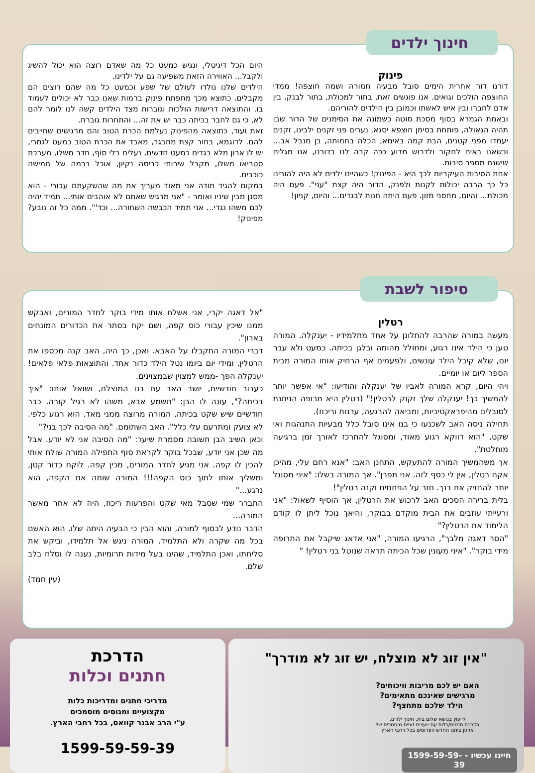חינוך ילדים
פינוק
דורנו דור אחרית הימים סובל מבעיה חמורה ושמה חוצפה! ממדי החוצפה הולכים וגואים. אנו פוגשים זאת, בתור למכולת, בתור לבנק, בין אדם לחברו ובין איש לאשתו וכמובן בין הילדים להוריהם.
ובאמת הגמרא בסוף מסכת סוטה כשמונה את הסימנים של הדור שבו תהיה הגאולה, פותחת בסימן חוצפא יסגא, נערים פני זקנים ילבינו, זקנים יעמדו מפני קטנים, הבת קמה באימא, הכלה בחמותה, בן מנבל אב... וכשאנו באים לחקור ולדרוש מדוע ככה קרה לנו בדורנו, אנו מגלים שישנם מספר סיבות.
אחת הסיבות העיקריות לכך היא - הפינוק! כשהיינו ילדים לא היה להורינו כל כך הרבה יכולות לקנות ולפנק, הדור היה קצת "עני". פעם היה מכולת... והיום, מחסני מזון. פעם היתה חנות לבגדים... והיום, קניון!
היום הכל דיגיטלי, ונגיש כמעט כל מה שאדם רוצה הוא יכול להשיג ולקבל... האווירה הזאת משפיעה גם על ילדינו.
הילדים שלנו נולדו לעולם של שפע וכמעט כל מה שהם רוצים הם מקבלים. כתוצא מכך מתפתח פינוק ברמות שאנו כבר לא יכולים לעמוד בו. והתוצאה דרישות הולכות וגוברות מצד הילדים קשה לנו לומר להם לא, כי גם לחבר בכיתה כבר יש את זה... והתחרות גוברת.
זאת ועוד, כתוצאה מהפינוק נעלמת הכרת הטוב והם מרגישים שחייבים להם. לדוגמא, בחור קצת מתבגר, מאבד את הכרת הטוב כמעט לגמרי, יש לו ארון מלא בגדים כמעט חדשים, נעלים בלי סוף, חדר משלו, מערכת סטריאו משלו, מקבל שירותי כביסה נקיון, אוכל ברמה של חמישה כוכבים.
במקום להגיד תודה אני מאוד מעריך את מה שהשקעתם עבורי - הוא מסנן מבין שיניו ואומר - "אני מרגיש שאתם לא אוהבים אותי... תמיד יהיה לכם משהו נגדי... אני תמיד הכבשה השחורה... וכד'". ממה כל זה נובע? מפינוק!
סיפור לשבת
רטלין
מעשה במורה שהרבה להתלונן על אחד מתלמידיו - יענקלה. המורה טען כי הילד אינו רגוע, ומחולל מהומה ובלגן בכיתה. כמעט ולא עבר יום, שלא קיבל הילד עונשים, ולפעמים אף הרחיק אותו המורה מבית הספר ליום או יומיים.
ויהי היום, קרא המורה לאביו של יענקלה והודיעו: "אי אפשר יותר להמשיך כך! יענקלה שלך זקוק לרטלין!" (רטלין היא תרופה הניתנת לסובלים מהיפראקטיביות, ומביאה להרגעה, ערנות וריכוז).
תחילה ניסה האב לשכנעו כי בנו אינו סובל כלל מבעיות התנהגות ואי שקט, "הוא דווקא רגוע מאוד, ומסוגל להתרכז לאורך זמן ברגיעה מוחלטת".
אך משהמשיך המורה להתעקש, התחנן האב: "אנא רחם עלי, מהיכן אקח רטלין, אין לי כסף לזה. אני תפרן". אך המורה בשלו: "איני מסוגל יותר להחזיק את בנך. חזר על הפתחים וקנה רטלין"!
בלית ברירה הסכים האב לרכוש את הרטלין, אך הוסיף לשאול: "אני ורעייתי עוזבים את הבית מוקדם בבוקר, והיאך נוכל ליתן לו קודם הלימוד את הרטלין?"
"הסר דאגה מלבך", הרגיעו המורה, "אני אדאג שיקבל את התרופה מידי בוקר". "איני מעונין שכל הכיתה תראה שנוטל בני רטלין! "
"אל דאגה יקרי, אני אשלח אותו מידי בוקר לחדר המורים, ואבקש ממנו שיכין עבורי כוס קפה, ושם יקח בסתר את הכדורים המונחים בארון".
דברי המורה התקבלו על האבא. ואכן, כך היה, האב קנה מכספו את הרטלין, ומידי יום ביומו נטל הילד כדור אחד. והתוצאות פלאי פלאים! יענקלה הפך -ממש למצוין שבמצוינים.
כעבור חודשיים, יושב האב עם בנו המוצלח, ושואל אותו: "איך בכיתה?", עונה לו הבן: "תשמע אבא, משהו לא רגיל קורה. כבר חודשיים שיש שקט בכיתה, המורה מרוצה ממני מאד. הוא רגוע כלפי. לא צועק ומתרעם עלי כלל". האב השתומם. "מה הסיבה לכך בני?"
וכאן השיב הבן תשובה מסמרת שיער: "מה הסיבה אני לא יודע. אבל מה שכן אני יודע, שבכל בוקר לקראת סוף התפילה המורה שולח אותי להכין לו קפה. אני מגיע לחדר המורים, מכין קפה. לוקח כדור קטן, ומשליך אותו לתוך כוס הקפה!!! המורה שותה את הקפה, הוא נרגע..."
התברר שמי שסבל מאי שקט והפרעות ריכוז, היה לא אחר מאשר המורה...
הדבר נודע לבסוף למורה, והוא הבין כי הבעיה היתה שלו. הוא האשם בכל מה שקרה ולא התלמיד. המורה ניגש אל תלמידו, וביקש את סליחתו, ואכן התלמיד, שהינו בעל מידות תרומיות, נענה לו וסלח בלב שלם.
(עין חמד)
"אין זוג לא מוצלח, יש זוג לא מודרך"
האם יש לכם מריבות וויכוחים?
מרגישים שאינכם מתאימים?
הילד שלכם מתחצף?
לייעוץ בנושא שלום בית, חינוך ילדים,
הדרכת חתנים/כלות עם יועצים זוגיים מוסמכים של
ארגון ביתנו החדש הפרוסים בכל רחבי הארץ
חייגו עכשיו - 1599-59-59-39
הדרכת
חתנים וכלות
מדריכי חתנים ומדריכות כלות
מקצועיים ומנוסים מוסמכים
ע"י הרב אבנר קוואס, בכל רחבי הארץ.
1599-59-59-39